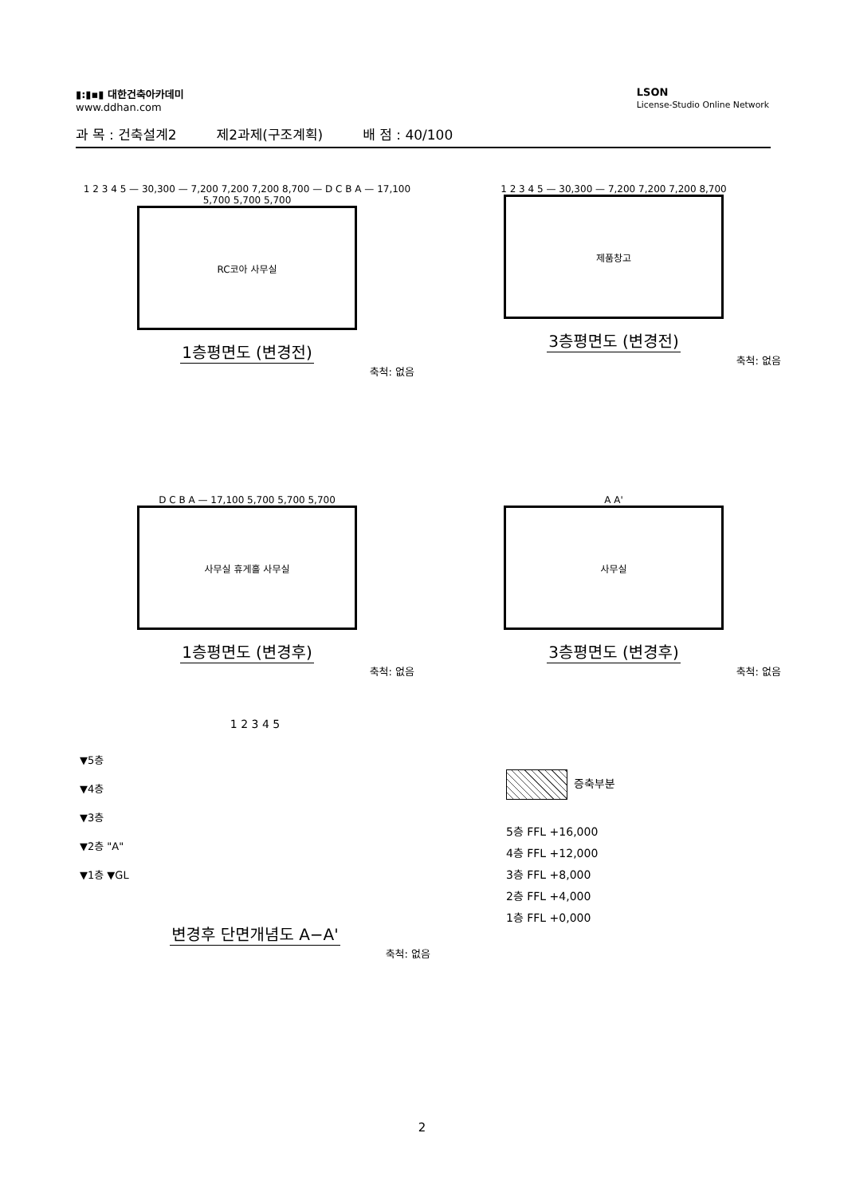▮:▮▪▮ 대한건축아카데미
www.ddhan.com
LSON
License-Studio Online Network
과 목 : 건축설계2 제2과제(구조계획) 배 점 : 40/100
1 2 3 4 5 — 30,300 — 7,200 7,200 7,200 8,700 — D C B A — 17,100 5,700 5,700 5,700
RC코아 사무실
1층평면도 (변경전)
축척: 없음
1 2 3 4 5 — 30,300 — 7,200 7,200 7,200 8,700
제품창고
3층평면도 (변경전)
축척: 없음
D C B A — 17,100 5,700 5,700 5,700
사무실 휴게홀 사무실
1층평면도 (변경후)
축척: 없음
A A'
사무실
3층평면도 (변경후)
축척: 없음
1 2 3 4 5
▼5층
▼4층
▼3층
▼2층 "A"
▼1층 ▼GL
변경후 단면개념도 A−A'
축척: 없음
증축부분
5층 FFL +16,000
4층 FFL +12,000
3층 FFL +8,000
2층 FFL +4,000
1층 FFL +0,000
2